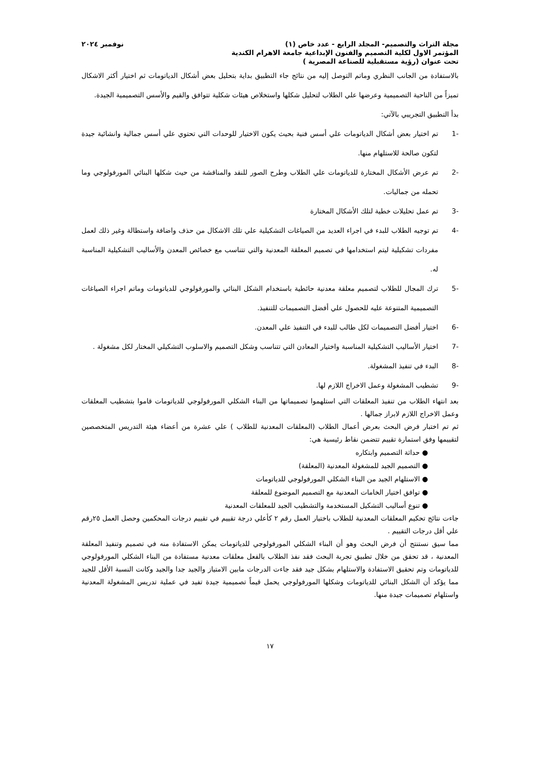مجلة التراث والتصميم- المجلد الرابع - عدد خاص (١) نوفمبر ٢٠٢٤
المؤتمر الاول لكلية التصميم والفنون الإبداعية جامعة الاهرام الكندية
تحت عنوان (رؤية مستقبلية للصناعة المصرية )
بالاستفادة من الجانب النظري وماتم التوصل إليه من نتائج جاء التطبيق بداية بتحليل بعض أشكال الدياتومات ثم اختيار أكثر الاشكال تميزاً من الناحية التصميمية وعرضها علي الطلاب لتحليل شكلها واستخلاص هيئات شكلية تتوافق والقيم والأسس التصميمية الجيدة.
بدأ التطبيق التجريبي بالآتي:
-1 تم اختيار بعض أشكال الدياتومات علي أسس فنية بحيث يكون الاختيار للوحدات التي تحتوي علي أسس جمالية وانشائية جيدة لتكون صالحة للاستلهام منها.
-2 تم عرض الأشكال المختارة للدياتومات علي الطلاب وطرح الصور للنقد والمناقشة من حيث شكلها البنائي المورفولوجي وما تحمله من جماليات.
-3 تم عمل تحليلات خطية لتلك الأشكال المختارة
-4 تم توجيه الطلاب للبدء في اجراء العديد من الصياغات التشكيلية علي تلك الاشكال من حذف واضافة واستطالة وغير ذلك لعمل مفردات تشكيلية ليتم استخدامها في تصميم المعلقة المعدنية والتي تتناسب مع خصائص المعدن والأساليب التشكيلية المناسبة له.
-5 ترك المجال للطلاب لتصميم معلقة معدنية حائطية باستخدام الشكل البنائي والمورفولوجي للدياتومات وماتم اجراء الصياغات التصميمية المتنوعة عليه للحصول علي أفضل التصميمات للتنفيذ.
-6 اختيار أفضل التصميمات لكل طالب للبدء في التنفيذ علي المعدن.
-7 اختيار الأساليب التشكيلية المناسبة واختيار المعادن التي تتناسب وشكل التصميم والاسلوب التشكيلي المختار لكل مشغولة .
-8 البدء في تنفيذ المشغولة.
-9 تشطيب المشغولة وعمل الاخراج اللازم لها.
بعد انتهاء الطلاب من تنفيذ المعلقات التي استلهموا تصميماتها من البناء الشكلي المورفولوجي للدياتومات قاموا بتشطيب المعلقات وعمل الاخراج اللازم لابراز جمالها .
ثم تم اختبار فرض البحث بعرض أعمال الطلاب (المعلقات المعدنية للطلاب ) علي عشرة من أعضاء هيئة التدريس المتخصصين لتقييمها وفق استمارة تقييم تتضمن نقاط رئيسية هي:
● حداثة التصميم وابتكاره
● التصميم الجيد للمشغولة المعدنية (المعلقة)
● الاستلهام الجيد من البناء الشكلي المورفولوجي للدياتومات
● توافق اختيار الخامات المعدنية مع التصميم الموضوع للمعلقة
● تنوع أساليب التشكيل المستخدمة والتشطيب الجيد للمعلقات المعدنية
جاءت نتائج تحكيم المعلقات المعدنية للطلاب باختيار العمل رقم ٢ كأعلي درجة تقييم في تقييم درجات المحكمين وحصل العمل ٢٥رقم علي أقل درجات التقييم .
مما سيق نستنتج أن فرض البحث وهو أن البناء الشكلي المورفولوجي للدياتومات يمكن الاستفادة منه في تصميم وتنفيذ المعلقة المعدنية ، قد تحقق من خلال تطبيق تجربة البحث فقد نفذ الطلاب بالفعل معلقات معدنية مستفادة من البناء الشكلي المورفولوجي للدياتومات وتم تحقيق الاستفادة والاستلهام بشكل جيد فقد جاءت الدرجات مابين الامتياز والجيد جدا والجيد وكانت النسبة الأقل للجيد مما يؤكد أن الشكل البنائي للدياتومات وشكلها المورفولوجي يحمل قيماً تصميمية جيدة تفيد في عملية تدريس المشغولة المعدنية واستلهام تصميمات جيدة منها.
١٧